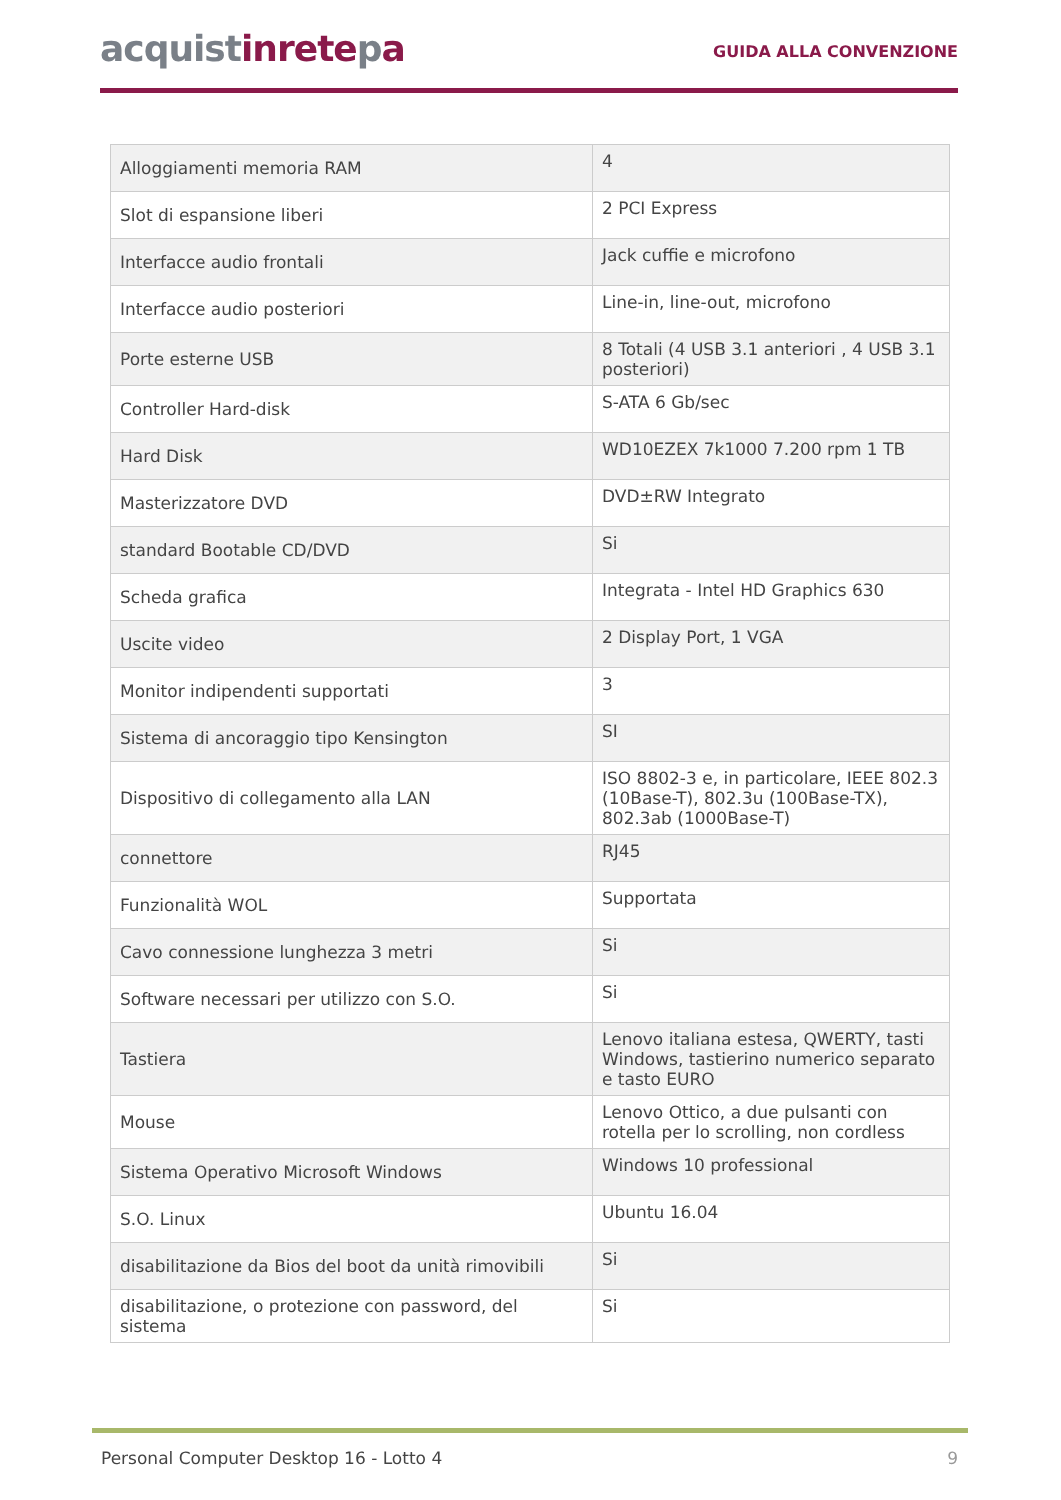acquistinretepa
GUIDA ALLA CONVENZIONE
| Alloggiamenti memoria RAM | 4 |
| Slot di espansione liberi | 2 PCI Express |
| Interfacce audio frontali | Jack cuffie e microfono |
| Interfacce audio posteriori | Line-in, line-out, microfono |
| Porte esterne USB | 8 Totali (4 USB 3.1 anteriori , 4 USB 3.1 posteriori) |
| Controller Hard-disk | S-ATA 6 Gb/sec |
| Hard Disk | WD10EZEX 7k1000 7.200 rpm 1 TB |
| Masterizzatore DVD | DVD±RW Integrato |
| standard Bootable CD/DVD | Si |
| Scheda grafica | Integrata - Intel HD Graphics 630 |
| Uscite video | 2 Display Port, 1 VGA |
| Monitor indipendenti supportati | 3 |
| Sistema di ancoraggio tipo Kensington | SI |
| Dispositivo di collegamento alla LAN | ISO 8802-3 e, in particolare, IEEE 802.3 (10Base-T), 802.3u (100Base-TX), 802.3ab (1000Base-T) |
| connettore | RJ45 |
| Funzionalità WOL | Supportata |
| Cavo connessione lunghezza 3 metri | Si |
| Software necessari per utilizzo con S.O. | Si |
| Tastiera | Lenovo italiana estesa, QWERTY, tasti Windows, tastierino numerico separato e tasto EURO |
| Mouse | Lenovo Ottico, a due pulsanti con rotella per lo scrolling, non cordless |
| Sistema Operativo Microsoft Windows | Windows 10 professional |
| S.O. Linux | Ubuntu 16.04 |
| disabilitazione da Bios del boot da unità rimovibili | Si |
| disabilitazione, o protezione con password, del sistema | Si |
Personal Computer Desktop 16 - Lotto 4 9